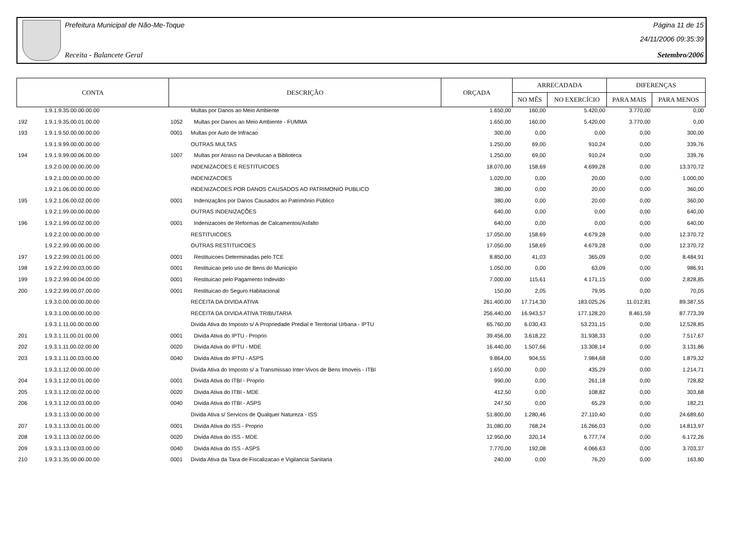Prefeitura Municipal de Não-Me-Toque
Receita - Balancete Geral
Página 11 de 15
24/11/2006 09:35:39
Setembro/2006
| CONTA | | DESCRIÇÃO | | ORÇADA | ARRECADADA | | DIFERENÇAS | |
| --- | --- | --- | --- | --- | --- | --- | --- | --- |
| | | | | | NO MÊS | NO EXERCÍCIO | PARA MAIS | PARA MENOS |
| | 1.9.1.9.35.00.00.00.00 | | Multas por Danos ao Meio Ambiente | 1.650,00 | 160,00 | 5.420,00 | 3.770,00 | 0,00 |
| 192 | 1.9.1.9.35.00.01.00.00 | 1052 | Multas por Danos ao Meio Ambiente - FUMMA | 1.650,00 | 160,00 | 5.420,00 | 3.770,00 | 0,00 |
| 193 | 1.9.1.9.50.00.00.00.00 | 0001 | Multas por Auto de Infracao | 300,00 | 0,00 | 0,00 | 0,00 | 300,00 |
| | 1.9.1.9.99.00.00.00.00 | | OUTRAS MULTAS | 1.250,00 | 69,00 | 910,24 | 0,00 | 339,76 |
| 194 | 1.9.1.9.99.00.06.00.00 | 1007 | Multas por Atraso na Devolucao a Biblioteca | 1.250,00 | 69,00 | 910,24 | 0,00 | 339,76 |
| | 1.9.2.0.00.00.00.00.00 | | INDENIZACOES E RESTITUICOES | 18.070,00 | 158,69 | 4.699,28 | 0,00 | 13.370,72 |
| | 1.9.2.1.00.00.00.00.00 | | INDENIZACOES | 1.020,00 | 0,00 | 20,00 | 0,00 | 1.000,00 |
| | 1.9.2.1.06.00.00.00.00 | | INDENIZACOES POR DANOS CAUSADOS AO PATRIMONIO PUBLICO | 380,00 | 0,00 | 20,00 | 0,00 | 360,00 |
| 195 | 1.9.2.1.06.00.02.00.00 | 0001 | Indenizaçãos por Danos Causados ao Patrimônio Público | 380,00 | 0,00 | 20,00 | 0,00 | 360,00 |
| | 1.9.2.1.99.00.00.00.00 | | OUTRAS INDENIZAÇÕES | 640,00 | 0,00 | 0,00 | 0,00 | 640,00 |
| 196 | 1.9.2.1.99.00.02.00.00 | 0001 | Indenizacoes de Reformas de Calcamentos/Asfalto | 640,00 | 0,00 | 0,00 | 0,00 | 640,00 |
| | 1.9.2.2.00.00.00.00.00 | | RESTITUICOES | 17.050,00 | 158,69 | 4.679,28 | 0,00 | 12.370,72 |
| | 1.9.2.2.99.00.00.00.00 | | OUTRAS RESTITUICOES | 17.050,00 | 158,69 | 4.679,28 | 0,00 | 12.370,72 |
| 197 | 1.9.2.2.99.00.01.00.00 | 0001 | Restituicoes Determinadas pelo TCE | 8.850,00 | 41,03 | 365,09 | 0,00 | 8.484,91 |
| 198 | 1.9.2.2.99.00.03.00.00 | 0001 | Restituicao pelo uso de Bens do Municipio | 1.050,00 | 0,00 | 63,09 | 0,00 | 986,91 |
| 199 | 1.9.2.2.99.00.04.00.00 | 0001 | Restituicao pelo Pagamento Indevido | 7.000,00 | 115,61 | 4.171,15 | 0,00 | 2.828,85 |
| 200 | 1.9.2.2.99.00.07.00.00 | 0001 | Restituicao do Seguro Habitacional | 150,00 | 2,05 | 79,95 | 0,00 | 70,05 |
| | 1.9.3.0.00.00.00.00.00 | | RECEITA DA DIVIDA ATIVA | 261.400,00 | 17.714,30 | 183.025,26 | 11.012,81 | 89.387,55 |
| | 1.9.3.1.00.00.00.00.00 | | RECEITA DA DIVIDA ATIVA TRIBUTARIA | 256.440,00 | 16.943,57 | 177.128,20 | 8.461,59 | 87.773,39 |
| | 1.9.3.1.11.00.00.00.00 | | Divida Ativa do Imposto s/ A Propriedade Predial e Territorial Urbana - IPTU | 65.760,00 | 6.030,43 | 53.231,15 | 0,00 | 12.528,85 |
| 201 | 1.9.3.1.11.00.01.00.00 | 0001 | Divida Ativa do IPTU - Proprio | 39.456,00 | 3.618,22 | 31.938,33 | 0,00 | 7.517,67 |
| 202 | 1.9.3.1.11.00.02.00.00 | 0020 | Divida Ativa do IPTU - MDE | 16.440,00 | 1.507,66 | 13.308,14 | 0,00 | 3.131,86 |
| 203 | 1.9.3.1.11.00.03.00.00 | 0040 | Divida Ativa do IPTU - ASPS | 9.864,00 | 904,55 | 7.984,68 | 0,00 | 1.879,32 |
| | 1.9.3.1.12.00.00.00.00 | | Divida Ativa do Imposto s/ a Transmissao Inter-Vivos de Bens Imoveis - ITBI | 1.650,00 | 0,00 | 435,29 | 0,00 | 1.214,71 |
| 204 | 1.9.3.1.12.00.01.00.00 | 0001 | Divida Ativa do ITBI - Proprio | 990,00 | 0,00 | 261,18 | 0,00 | 728,82 |
| 205 | 1.9.3.1.12.00.02.00.00 | 0020 | Divida Ativa do ITBI - MDE | 412,50 | 0,00 | 108,82 | 0,00 | 303,68 |
| 206 | 1.9.3.1.12.00.03.00.00 | 0040 | Divida Ativa do ITBI - ASPS | 247,50 | 0,00 | 65,29 | 0,00 | 182,21 |
| | 1.9.3.1.13.00.00.00.00 | | Divida Ativa s/ Servicos de Qualquer Natureza - ISS | 51.800,00 | 1.280,46 | 27.110,40 | 0,00 | 24.689,60 |
| 207 | 1.9.3.1.13.00.01.00.00 | 0001 | Divida Ativa do ISS - Proprio | 31.080,00 | 768,24 | 16.266,03 | 0,00 | 14.813,97 |
| 208 | 1.9.3.1.13.00.02.00.00 | 0020 | Divida Ativa do ISS - MDE | 12.950,00 | 320,14 | 6.777,74 | 0,00 | 6.172,26 |
| 209 | 1.9.3.1.13.00.03.00.00 | 0040 | Divida Ativa do ISS - ASPS | 7.770,00 | 192,08 | 4.066,63 | 0,00 | 3.703,37 |
| 210 | 1.9.3.1.35.00.00.00.00 | 0001 | Divida Ativa da Taxa de Fiscalizacao e Vigilancia Sanitaria | 240,00 | 0,00 | 76,20 | 0,00 | 163,80 |